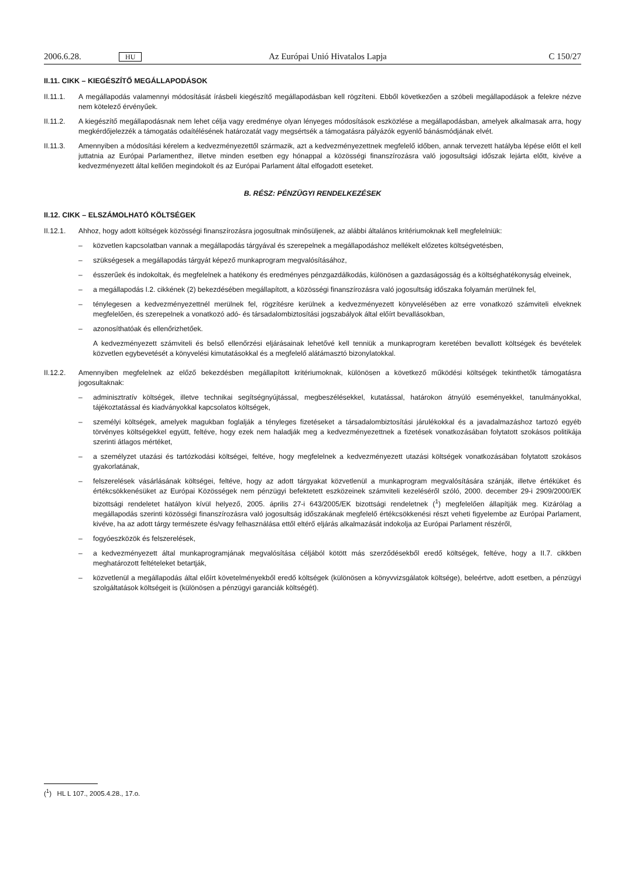2006.6.28. HU Az Európai Unió Hivatalos Lapja C 150/27
II.11. CIKK – KIEGÉSZÍTŐ MEGÁLLAPODÁSOK
II.11.1. A megállapodás valamennyi módosítását írásbeli kiegészítő megállapodásban kell rögzíteni. Ebből következően a szóbeli megállapodások a felekre nézve nem kötelező érvényűek.
II.11.2. A kiegészítő megállapodásnak nem lehet célja vagy eredménye olyan lényeges módosítások eszközlése a megállapodásban, amelyek alkalmasak arra, hogy megkérdőjelezzék a támogatás odaítélésének határozatát vagy megsértsék a támogatásra pályázók egyenlő bánásmódjának elvét.
II.11.3. Amennyiben a módosítási kérelem a kedvezményezettől származik, azt a kedvezményezettnek megfelelő időben, annak tervezett hatályba lépése előtt el kell juttatnia az Európai Parlamenthez, illetve minden esetben egy hónappal a közösségi finanszírozásra való jogosultsági időszak lejárta előtt, kivéve a kedvezményezett által kellően megindokolt és az Európai Parlament által elfogadott eseteket.
B. RÉSZ: PÉNZÜGYI RENDELKEZÉSEK
II.12. CIKK – ELSZÁMOLHATÓ KÖLTSÉGEK
II.12.1. Ahhoz, hogy adott költségek közösségi finanszírozásra jogosultnak minősüljenek, az alábbi általános kritériumoknak kell megfelelniük:
– közvetlen kapcsolatban vannak a megállapodás tárgyával és szerepelnek a megállapodáshoz mellékelt előzetes költségvetésben,
– szükségesek a megállapodás tárgyát képező munkaprogram megvalósításához,
– ésszerűek és indokoltak, és megfelelnek a hatékony és eredményes pénzgazdálkodás, különösen a gazdaságosság és a költséghatékonyság elveinek,
– a megállapodás I.2. cikkének (2) bekezdésében megállapított, a közösségi finanszírozásra való jogosultság időszaka folyamán merülnek fel,
– ténylegesen a kedvezményezettnél merülnek fel, rögzítésre kerülnek a kedvezményezett könyvelésében az erre vonatkozó számviteli elveknek megfelelően, és szerepelnek a vonatkozó adó- és társadalombiztosítási jogszabályok által előírt bevallásokban,
– azonosíthatóak és ellenőrizhetőek.
A kedvezményezett számviteli és belső ellenőrzési eljárásainak lehetővé kell tenniük a munkaprogram keretében bevallott költségek és bevételek közvetlen egybevetését a könyvelési kimutatásokkal és a megfelelő alátámasztó bizonylatokkal.
II.12.2. Amennyiben megfelelnek az előző bekezdésben megállapított kritériumoknak, különösen a következő működési költségek tekinthetők támogatásra jogosultaknak:
– adminisztratív költségek, illetve technikai segítségnyújtással, megbeszélésekkel, kutatással, határokon átnyúló eseményekkel, tanulmányokkal, tájékoztatással és kiadványokkal kapcsolatos költségek,
– személyi költségek, amelyek magukban foglalják a tényleges fizetéseket a társadalombiztosítási járulékokkal és a javadalmazáshoz tartozó egyéb törvényes költségekkel együtt, feltéve, hogy ezek nem haladják meg a kedvezményezettnek a fizetések vonatkozásában folytatott szokásos politikája szerinti átlagos mértéket,
– a személyzet utazási és tartózkodási költségei, feltéve, hogy megfelelnek a kedvezményezett utazási költségek vonatkozásában folytatott szokásos gyakorlatának,
– felszerelések vásárlásának költségei, feltéve, hogy az adott tárgyakat közvetlenül a munkaprogram megvalósítására szánják, illetve értéküket és értékcsökkenésüket az Európai Közösségek nem pénzügyi befektetett eszközeinek számviteli kezeléséről szóló, 2000. december 29-i 2909/2000/EK bizottsági rendeletet hatályon kívül helyező, 2005. április 27-i 643/2005/EK bizottsági rendeletnek (<sup>1</sup>) megfelelően állapítják meg. Kizárólag a megállapodás szerinti közösségi finanszírozásra való jogosultság időszakának megfelelő értékcsökkenési részt veheti figyelembe az Európai Parlament, kivéve, ha az adott tárgy természete és/vagy felhasználása ettől eltérő eljárás alkalmazását indokolja az Európai Parlament részéről,
– fogyóeszközök és felszerelések,
– a kedvezményezett által munkaprogramjának megvalósítása céljából kötött más szerződésekből eredő költségek, feltéve, hogy a II.7. cikkben meghatározott feltételeket betartják,
– közvetlenül a megállapodás által előírt követelményekből eredő költségek (különösen a könyvvizsgálatok költsége), beleértve, adott esetben, a pénzügyi szolgáltatások költségeit is (különösen a pénzügyi garanciák költségét).
(<sup>1</sup>) HL L 107., 2005.4.28., 17.o.